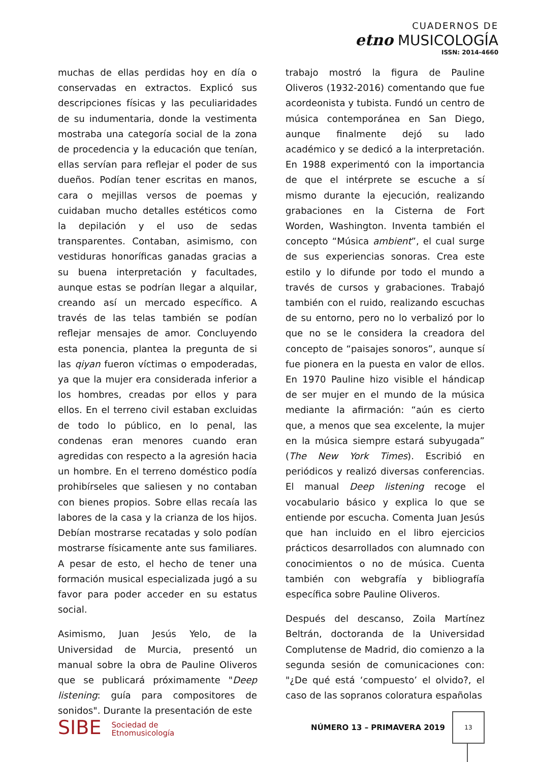CUADERNOS DE
etno MUSICOLOGÍA
ISSN: 2014-4660
muchas de ellas perdidas hoy en día o conservadas en extractos. Explicó sus descripciones físicas y las peculiaridades de su indumentaria, donde la vestimenta mostraba una categoría social de la zona de procedencia y la educación que tenían, ellas servían para reflejar el poder de sus dueños. Podían tener escritas en manos, cara o mejillas versos de poemas y cuidaban mucho detalles estéticos como la depilación y el uso de sedas transparentes. Contaban, asimismo, con vestiduras honoríficas ganadas gracias a su buena interpretación y facultades, aunque estas se podrían llegar a alquilar, creando así un mercado específico. A través de las telas también se podían reflejar mensajes de amor. Concluyendo esta ponencia, plantea la pregunta de si las qiyan fueron víctimas o empoderadas, ya que la mujer era considerada inferior a los hombres, creadas por ellos y para ellos. En el terreno civil estaban excluidas de todo lo público, en lo penal, las condenas eran menores cuando eran agredidas con respecto a la agresión hacia un hombre. En el terreno doméstico podía prohibírseles que saliesen y no contaban con bienes propios. Sobre ellas recaía las labores de la casa y la crianza de los hijos. Debían mostrarse recatadas y solo podían mostrarse físicamente ante sus familiares. A pesar de esto, el hecho de tener una formación musical especializada jugó a su favor para poder acceder en su estatus social.
Asimismo, Juan Jesús Yelo, de la Universidad de Murcia, presentó un manual sobre la obra de Pauline Oliveros que se publicará próximamente "Deep listening: guía para compositores de sonidos". Durante la presentación de este
trabajo mostró la figura de Pauline Oliveros (1932-2016) comentando que fue acordeonista y tubista. Fundó un centro de música contemporánea en San Diego, aunque finalmente dejó su lado académico y se dedicó a la interpretación. En 1988 experimentó con la importancia de que el intérprete se escuche a sí mismo durante la ejecución, realizando grabaciones en la Cisterna de Fort Worden, Washington. Inventa también el concepto “Música ambient”, el cual surge de sus experiencias sonoras. Crea este estilo y lo difunde por todo el mundo a través de cursos y grabaciones. Trabajó también con el ruido, realizando escuchas de su entorno, pero no lo verbalizó por lo que no se le considera la creadora del concepto de “paisajes sonoros”, aunque sí fue pionera en la puesta en valor de ellos. En 1970 Pauline hizo visible el hándicap de ser mujer en el mundo de la música mediante la afirmación: “aún es cierto que, a menos que sea excelente, la mujer en la música siempre estará subyugada” (The New York Times). Escribió en periódicos y realizó diversas conferencias. El manual Deep listening recoge el vocabulario básico y explica lo que se entiende por escucha. Comenta Juan Jesús que han incluido en el libro ejercicios prácticos desarrollados con alumnado con conocimientos o no de música. Cuenta también con webgrafía y bibliografía específica sobre Pauline Oliveros.
Después del descanso, Zoila Martínez Beltrán, doctoranda de la Universidad Complutense de Madrid, dio comienzo a la segunda sesión de comunicaciones con: "¿De qué está ‘compuesto’ el olvido?, el caso de las sopranos coloratura españolas
SIBE Sociedad de
Etnomusicología
NÚMERO 13 – PRIMAVERA 2019
13